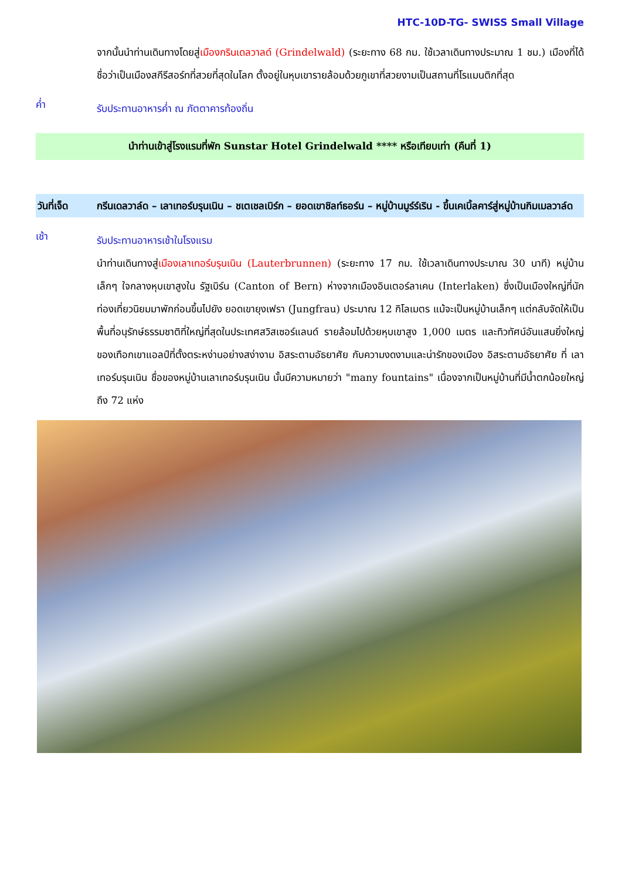HTC-10D-TG- SWISS Small Village
จากนั้นนำท่านเดินทางโดยสู่เมืองกรินเดลวาลด์ (Grindelwald) (ระยะทาง 68 กม. ใช้เวลาเดินทางประมาณ 1 ชม.) เมืองที่ได้ชื่อว่าเป็นเมืองสกีรีสอร์ทที่สวยที่สุดในโลก ตั้งอยู่ในหุบเขารายล้อมด้วยภูเขาที่สวยงามเป็นสถานที่โรแมนติกที่สุด
ค่ำ
รับประทานอาหารค่ำ ณ ภัตตาคารท้องถิ่น
นำท่านเข้าสู่โรงแรมที่พัก Sunstar Hotel Grindelwald **** หรือเทียบเท่า (คืนที่ 1)
วันที่เจ็ด
กรีนเดลวาล์ด – เลาเทอร์บรุนเนิน – ชเตเชลเบิร์ก – ยอดเขาชิลท์ธอร์น – หมู่บ้านมูร์ร์เริน - ขึ้นเคเบิ้ลคาร์สู่หมู่บ้านกิมเมลวาล์ด
เช้า
รับประทานอาหารเช้าในโรงแรม
นำท่านเดินทางสู่เมืองเลาเทอร์บรุนเนิน (Lauterbrunnen) (ระยะทาง 17 กม. ใช้เวลาเดินทางประมาณ 30 นาที) หมู่บ้านเล็กๆ ใจกลางหุบเขาสูงใน รัฐเบิร์น (Canton of Bern) ห่างจากเมืองอินเตอร์ลาเคน (Interlaken) ซึ่งเป็นเมืองใหญ่ที่นักท่องเที่ยวนิยมมาพักก่อนขึ้นไปยัง ยอดเขายุงเฟรา (Jungfrau) ประมาณ 12 กิโลเมตร แม้จะเป็นหมู่บ้านเล็กๆ แต่กลับจัดให้เป็นพื้นที่อนุรักษ์ธรรมชาติที่ใหญ่ที่สุดในประเทศสวิสเซอร์แลนด์ รายล้อมไปด้วยหุบเขาสูง 1,000 เมตร และทิวทัศน์อันแสนยิ่งใหญ่ของเทือกเขาแอลป์ที่ตั้งตระหง่านอย่างสง่างาม อิสระตามอัธยาศัย กับความงดงามและน่ารักของเมือง อิสระตามอัธยาศัย ที่ เลาเทอร์บรุนเนิน ชื่อของหมู่บ้านเลาเทอร์บรุนเนิน นั้นมีความหมายว่า "many fountains" เนื่องจากเป็นหมู่บ้านที่มีน้ำตกน้อยใหญ่ถึง 72 แห่ง